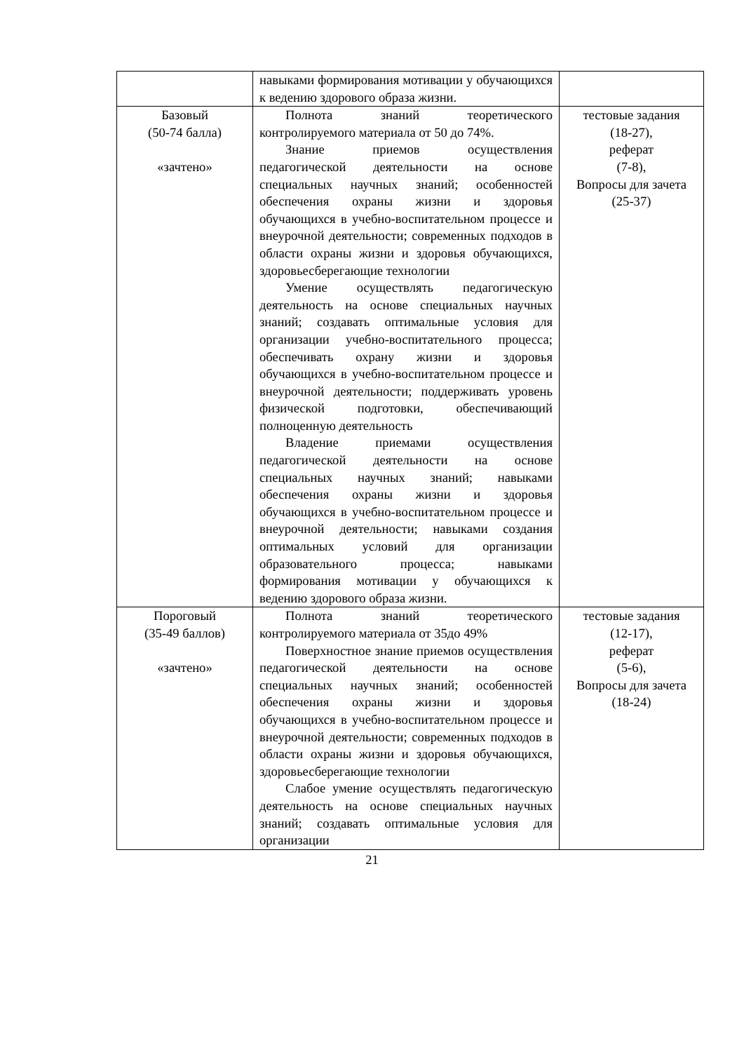| | навыками формирования мотивации у обучающихся к ведению здорового образа жизни. | |
| Базовый (50-74 балла) «зачтено» | Полнота знаний теоретического контролируемого материала от 50 до 74%. Знание приемов осуществления педагогической деятельности на основе специальных научных знаний; особенностей обеспечения охраны жизни и здоровья обучающихся в учебно-воспитательном процессе и внеурочной деятельности; современных подходов в области охраны жизни и здоровья обучающихся, здоровьесберегающие технологии Умение осуществлять педагогическую деятельность на основе специальных научных знаний; создавать оптимальные условия для организации учебно-воспитательного процесса; обеспечивать охрану жизни и здоровья обучающихся в учебно-воспитательном процессе и внеурочной деятельности; поддерживать уровень физической подготовки, обеспечивающий полноценную деятельность Владение приемами осуществления педагогической деятельности на основе специальных научных знаний; навыками обеспечения охраны жизни и здоровья обучающихся в учебно-воспитательном процессе и внеурочной деятельности; навыками создания оптимальных условий для организации образовательного процесса; навыками формирования мотивации у обучающихся к ведению здорового образа жизни. | тестовые задания (18-27), реферат (7-8), Вопросы для зачета (25-37) |
| Пороговый (35-49 баллов) «зачтено» | Полнота знаний теоретического контролируемого материала от 35до 49% Поверхностное знание приемов осуществления педагогической деятельности на основе специальных научных знаний; особенностей обеспечения охраны жизни и здоровья обучающихся в учебно-воспитательном процессе и внеурочной деятельности; современных подходов в области охраны жизни и здоровья обучающихся, здоровьесберегающие технологии Слабое умение осуществлять педагогическую деятельность на основе специальных научных знаний; создавать оптимальные условия для организации | тестовые задания (12-17), реферат (5-6), Вопросы для зачета (18-24) |
21